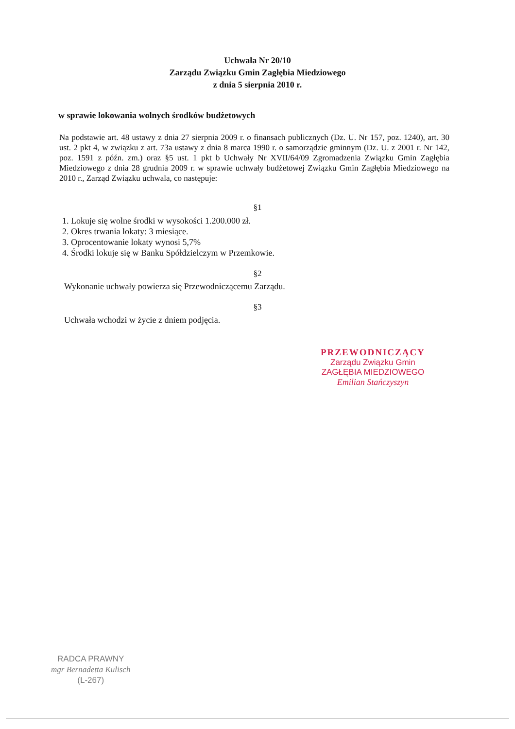Uchwała Nr 20/10
Zarządu Związku Gmin Zagłębia Miedziowego
z dnia 5 sierpnia 2010 r.
w sprawie lokowania wolnych środków budżetowych
Na podstawie art. 48 ustawy z dnia 27 sierpnia 2009 r. o finansach publicznych (Dz. U. Nr 157, poz. 1240), art. 30 ust. 2 pkt 4, w związku z art. 73a ustawy z dnia 8 marca 1990 r. o samorządzie gminnym (Dz. U. z 2001 r. Nr 142, poz. 1591 z późn. zm.) oraz §5 ust. 1 pkt b Uchwały Nr XVII/64/09 Zgromadzenia Związku Gmin Zagłębia Miedziowego z dnia 28 grudnia 2009 r. w sprawie uchwały budżetowej Związku Gmin Zagłębia Miedziowego na 2010 r., Zarząd Związku uchwala, co następuje:
§1
1. Lokuje się wolne środki w wysokości 1.200.000 zł.
2. Okres trwania lokaty: 3 miesiące.
3. Oprocentowanie lokaty wynosi 5,7%
4. Środki lokuje się w Banku Spółdzielczym w Przemkowie.
§2
Wykonanie uchwały powierza się Przewodniczącemu Zarządu.
§3
Uchwała wchodzi w życie z dniem podjęcia.
PRZEWODNICZĄCY
Zarządu Związku Gmin
ZAGŁĘBIA MIEDZIOWEGO
Emilian Stańczyszyn
RADCA PRAWNY
mgr Bernadetta Kulisch
(L-267)